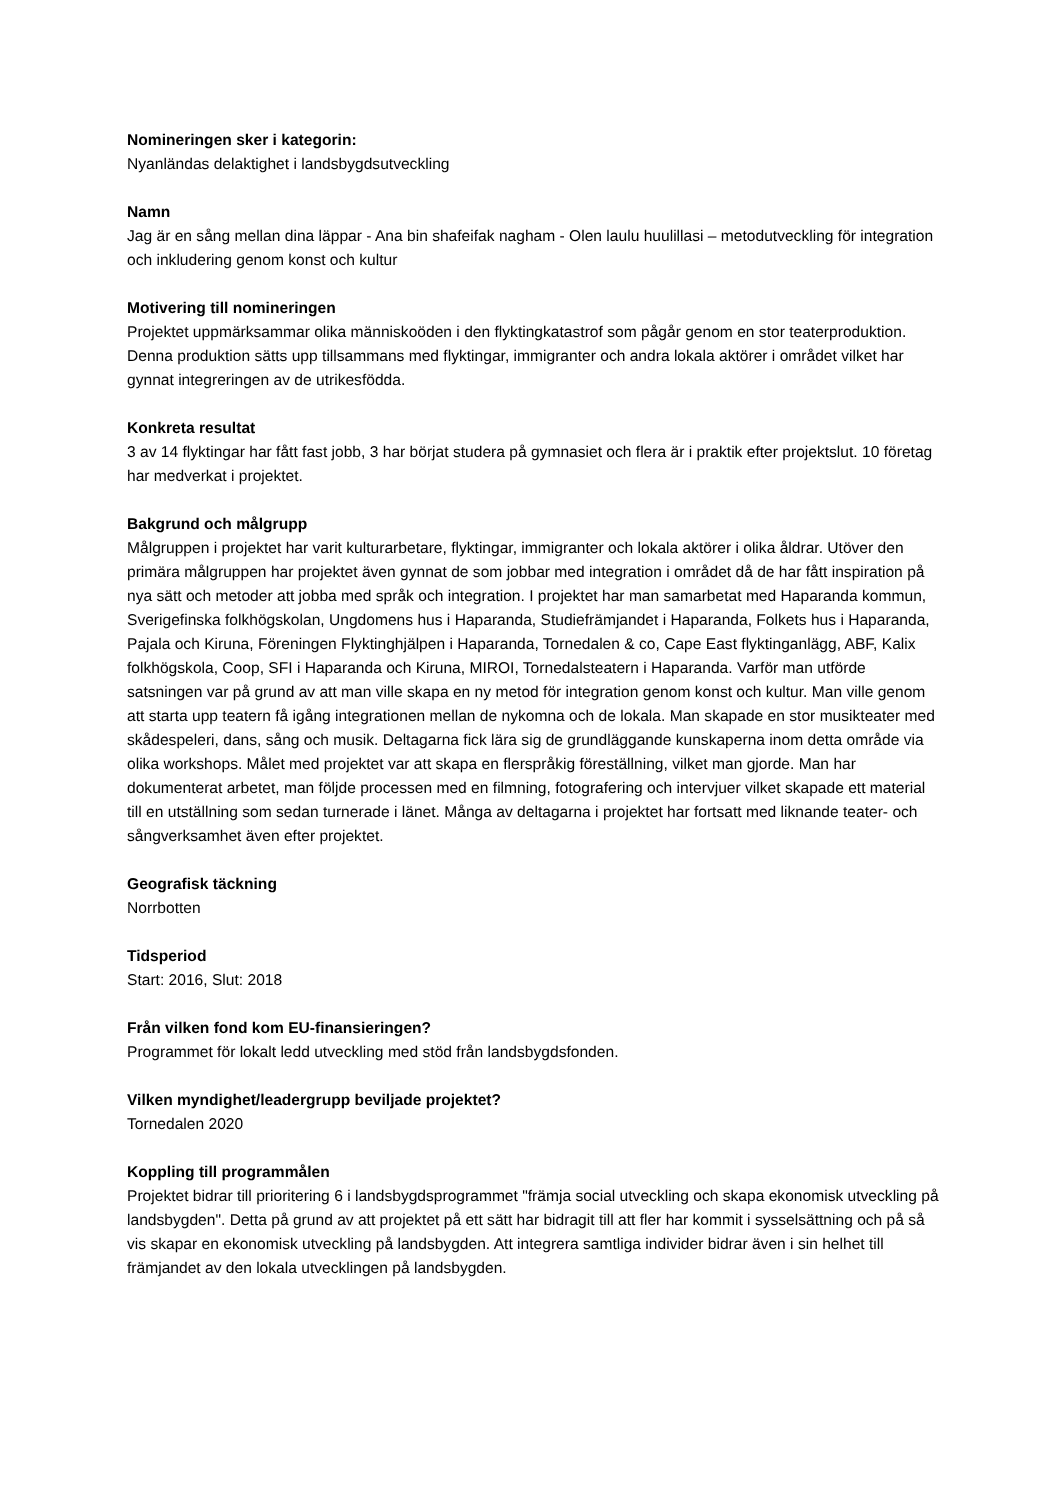Nomineringen sker i kategorin:
Nyanländas delaktighet i landsbygdsutveckling
Namn
Jag är en sång mellan dina läppar - Ana bin shafeifak nagham - Olen laulu huulillasi – metodutveckling för integration och inkludering genom konst och kultur
Motivering till nomineringen
Projektet uppmärksammar olika människoöden i den flyktingkatastrof som pågår genom en stor teaterproduktion. Denna produktion sätts upp tillsammans med flyktingar, immigranter och andra lokala aktörer i området vilket har gynnat integreringen av de utrikesfödda.
Konkreta resultat
3 av 14 flyktingar har fått fast jobb, 3 har börjat studera på gymnasiet och flera är i praktik efter projektslut. 10 företag har medverkat i projektet.
Bakgrund och målgrupp
Målgruppen i projektet har varit kulturarbetare, flyktingar, immigranter och lokala aktörer i olika åldrar. Utöver den primära målgruppen har projektet även gynnat de som jobbar med integration i området då de har fått inspiration på nya sätt och metoder att jobba med språk och integration. I projektet har man samarbetat med Haparanda kommun, Sverigefinska folkhögskolan, Ungdomens hus i Haparanda, Studiefrämjandet i Haparanda, Folkets hus i Haparanda, Pajala och Kiruna, Föreningen Flyktinghjälpen i Haparanda, Tornedalen & co, Cape East flyktinganlägg, ABF, Kalix folkhögskola, Coop, SFI i Haparanda och Kiruna, MIROI, Tornedalsteatern i Haparanda. Varför man utförde satsningen var på grund av att man ville skapa en ny metod för integration genom konst och kultur. Man ville genom att starta upp teatern få igång integrationen mellan de nykomna och de lokala. Man skapade en stor musikteater med skådespeleri, dans, sång och musik. Deltagarna fick lära sig de grundläggande kunskaperna inom detta område via olika workshops. Målet med projektet var att skapa en flerspråkig föreställning, vilket man gjorde. Man har dokumenterat arbetet, man följde processen med en filmning, fotografering och intervjuer vilket skapade ett material till en utställning som sedan turnerade i länet. Många av deltagarna i projektet har fortsatt med liknande teater- och sångverksamhet även efter projektet.
Geografisk täckning
Norrbotten
Tidsperiod
Start: 2016, Slut: 2018
Från vilken fond kom EU-finansieringen?
Programmet för lokalt ledd utveckling med stöd från landsbygdsfonden.
Vilken myndighet/leadergrupp beviljade projektet?
Tornedalen 2020
Koppling till programmålen
Projektet bidrar till prioritering 6 i landsbygdsprogrammet "främja social utveckling och skapa ekonomisk utveckling på landsbygden". Detta på grund av att projektet på ett sätt har bidragit till att fler har kommit i sysselsättning och på så vis skapar en ekonomisk utveckling på landsbygden. Att integrera samtliga individer bidrar även i sin helhet till främjandet av den lokala utvecklingen på landsbygden.